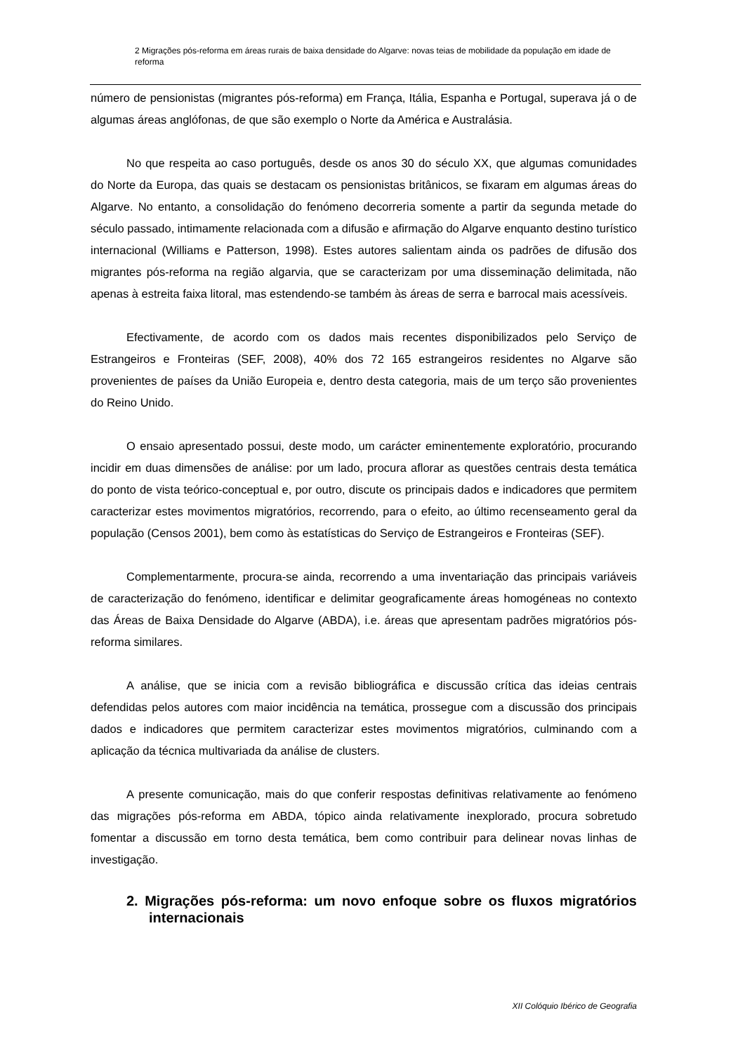2 Migrações pós-reforma em áreas rurais de baixa densidade do Algarve: novas teias de mobilidade da população em idade de reforma
número de pensionistas (migrantes pós-reforma) em França, Itália, Espanha e Portugal, superava já o de algumas áreas anglófonas, de que são exemplo o Norte da América e Australásia.
No que respeita ao caso português, desde os anos 30 do século XX, que algumas comunidades do Norte da Europa, das quais se destacam os pensionistas britânicos, se fixaram em algumas áreas do Algarve. No entanto, a consolidação do fenómeno decorreria somente a partir da segunda metade do século passado, intimamente relacionada com a difusão e afirmação do Algarve enquanto destino turístico internacional (Williams e Patterson, 1998). Estes autores salientam ainda os padrões de difusão dos migrantes pós-reforma na região algarvia, que se caracterizam por uma disseminação delimitada, não apenas à estreita faixa litoral, mas estendendo-se também às áreas de serra e barrocal mais acessíveis.
Efectivamente, de acordo com os dados mais recentes disponibilizados pelo Serviço de Estrangeiros e Fronteiras (SEF, 2008), 40% dos 72 165 estrangeiros residentes no Algarve são provenientes de países da União Europeia e, dentro desta categoria, mais de um terço são provenientes do Reino Unido.
O ensaio apresentado possui, deste modo, um carácter eminentemente exploratório, procurando incidir em duas dimensões de análise: por um lado, procura aflorar as questões centrais desta temática do ponto de vista teórico-conceptual e, por outro, discute os principais dados e indicadores que permitem caracterizar estes movimentos migratórios, recorrendo, para o efeito, ao último recenseamento geral da população (Censos 2001), bem como às estatísticas do Serviço de Estrangeiros e Fronteiras (SEF).
Complementarmente, procura-se ainda, recorrendo a uma inventariação das principais variáveis de caracterização do fenómeno, identificar e delimitar geograficamente áreas homogéneas no contexto das Áreas de Baixa Densidade do Algarve (ABDA), i.e. áreas que apresentam padrões migratórios pós-reforma similares.
A análise, que se inicia com a revisão bibliográfica e discussão crítica das ideias centrais defendidas pelos autores com maior incidência na temática, prossegue com a discussão dos principais dados e indicadores que permitem caracterizar estes movimentos migratórios, culminando com a aplicação da técnica multivariada da análise de clusters.
A presente comunicação, mais do que conferir respostas definitivas relativamente ao fenómeno das migrações pós-reforma em ABDA, tópico ainda relativamente inexplorado, procura sobretudo fomentar a discussão em torno desta temática, bem como contribuir para delinear novas linhas de investigação.
2. Migrações pós-reforma: um novo enfoque sobre os fluxos migratórios internacionais
XII Colóquio Ibérico de Geografia